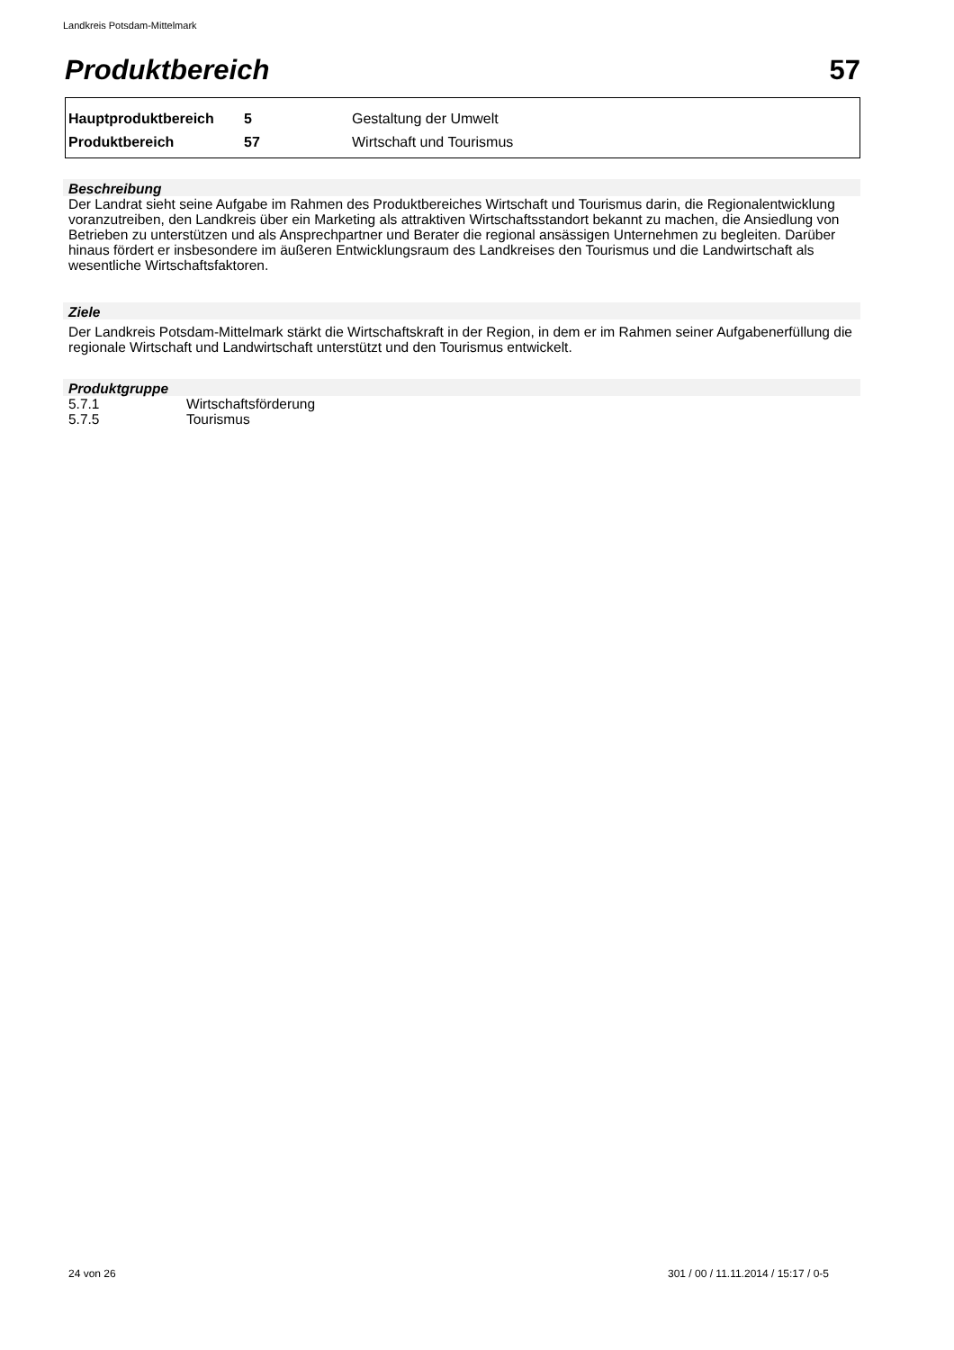Landkreis Potsdam-Mittelmark
Produktbereich 57
| Hauptproduktbereich | 5 | Gestaltung der Umwelt |
| Produktbereich | 57 | Wirtschaft und Tourismus |
Beschreibung
Der Landrat sieht seine Aufgabe im Rahmen des Produktbereiches Wirtschaft und Tourismus darin, die Regionalentwicklung voranzutreiben, den Landkreis über ein Marketing als attraktiven Wirtschaftsstandort bekannt zu machen, die Ansiedlung von Betrieben zu unterstützen und als Ansprechpartner und Berater die regional ansässigen Unternehmen zu begleiten. Darüber hinaus fördert er insbesondere im äußeren Entwicklungsraum des Landkreises den Tourismus und die Landwirtschaft als wesentliche Wirtschaftsfaktoren.
Ziele
Der Landkreis Potsdam-Mittelmark stärkt die Wirtschaftskraft in der Region, in dem er im Rahmen seiner Aufgabenerfüllung die regionale Wirtschaft und Landwirtschaft unterstützt und den Tourismus entwickelt.
Produktgruppe
| 5.7.1 | Wirtschaftsförderung |
| 5.7.5 | Tourismus |
24 von 26
301 / 00 / 11.11.2014 / 15:17 / 0-5